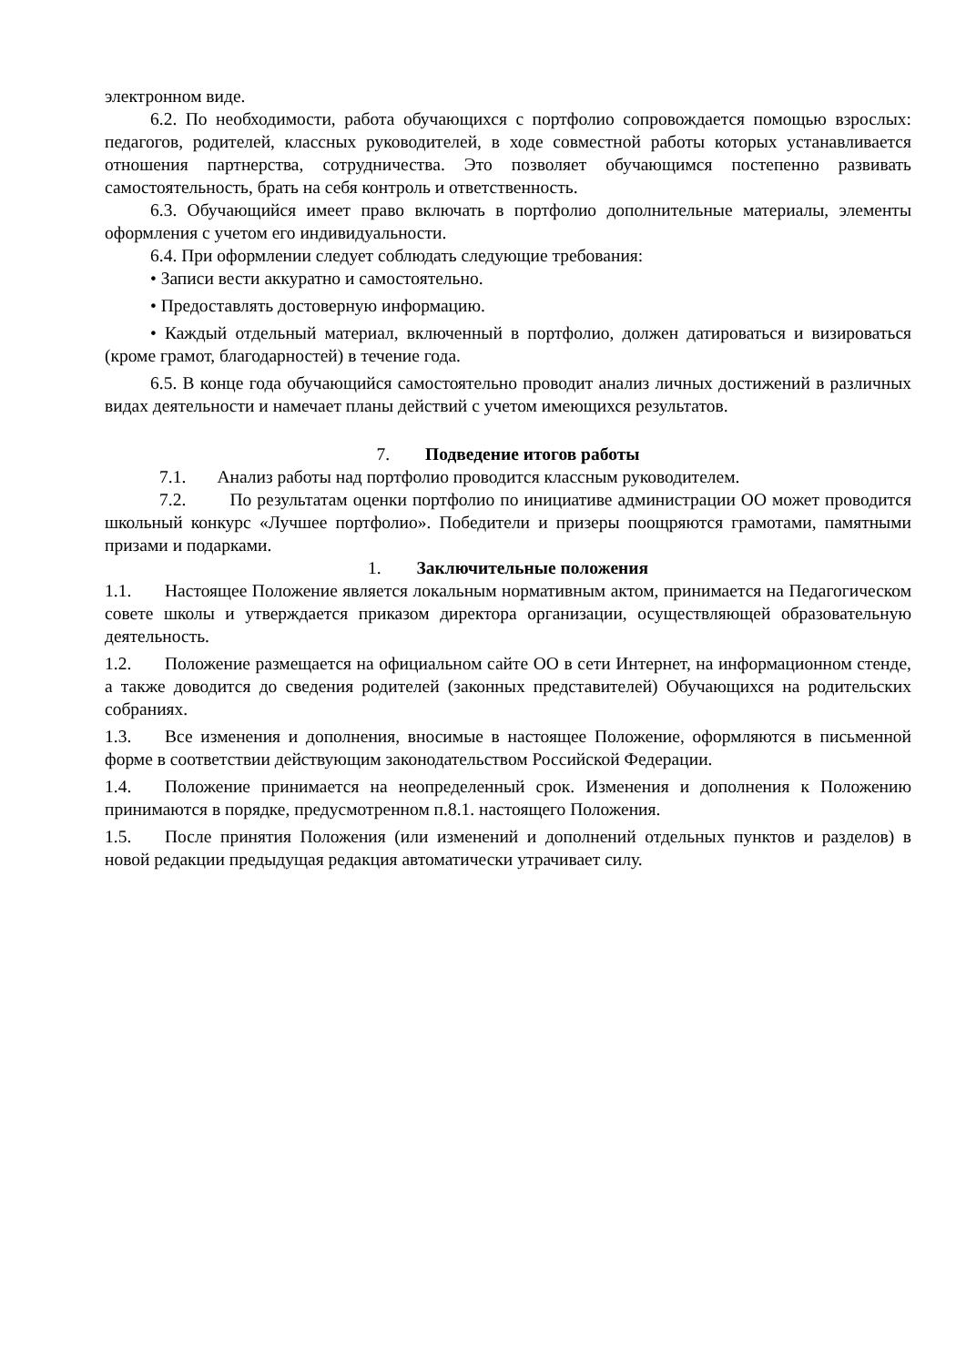электронном виде.
6.2. По необходимости, работа обучающихся с портфолио сопровождается помощью взрослых: педагогов, родителей, классных руководителей, в ходе совместной работы которых устанавливается отношения партнерства, сотрудничества. Это позволяет обучающимся постепенно развивать самостоятельность, брать на себя контроль и ответственность.
6.3. Обучающийся имеет право включать в портфолио дополнительные материалы, элементы оформления с учетом его индивидуальности.
6.4. При оформлении следует соблюдать следующие требования:
• Записи вести аккуратно и самостоятельно.
• Предоставлять достоверную информацию.
• Каждый отдельный материал, включенный в портфолио, должен датироваться и визироваться (кроме грамот, благодарностей) в течение года.
6.5. В конце года обучающийся самостоятельно проводит анализ личных достижений в различных видах деятельности и намечает планы действий с учетом имеющихся результатов.
7. Подведение итогов работы
7.1. Анализ работы над портфолио проводится классным руководителем.
7.2. По результатам оценки портфолио по инициативе администрации ОО может проводится школьный конкурс «Лучшее портфолио». Победители и призеры поощряются грамотами, памятными призами и подарками.
1. Заключительные положения
1.1. Настоящее Положение является локальным нормативным актом, принимается на Педагогическом совете школы и утверждается приказом директора организации, осуществляющей образовательную деятельность.
1.2. Положение размещается на официальном сайте ОО в сети Интернет, на информационном стенде, а также доводится до сведения родителей (законных представителей) Обучающихся на родительских собраниях.
1.3. Все изменения и дополнения, вносимые в настоящее Положение, оформляются в письменной форме в соответствии действующим законодательством Российской Федерации.
1.4. Положение принимается на неопределенный срок. Изменения и дополнения к Положению принимаются в порядке, предусмотренном п.8.1. настоящего Положения.
1.5. После принятия Положения (или изменений и дополнений отдельных пунктов и разделов) в новой редакции предыдущая редакция автоматически утрачивает силу.